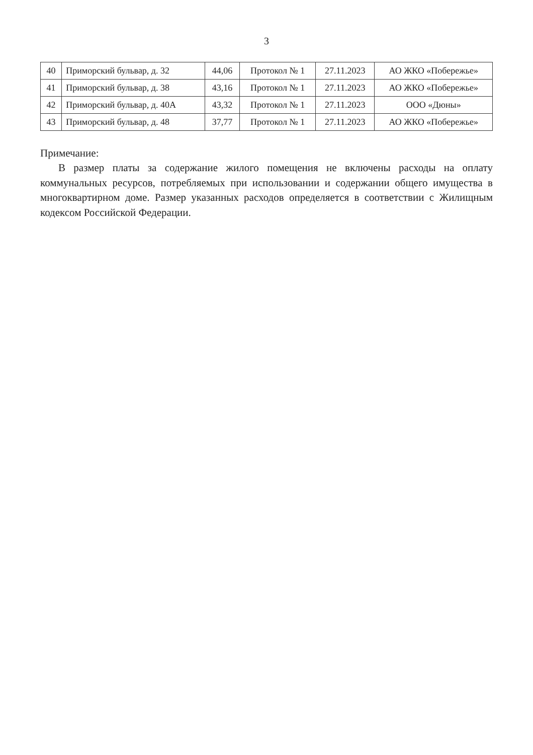3
| 40 | Приморский бульвар, д. 32 | 44,06 | Протокол № 1 | 27.11.2023 | АО ЖКО «Побережье» |
| 41 | Приморский бульвар, д. 38 | 43,16 | Протокол № 1 | 27.11.2023 | АО ЖКО «Побережье» |
| 42 | Приморский бульвар, д. 40А | 43,32 | Протокол № 1 | 27.11.2023 | ООО «Дюны» |
| 43 | Приморский бульвар, д. 48 | 37,77 | Протокол № 1 | 27.11.2023 | АО ЖКО «Побережье» |
Примечание:
В размер платы за содержание жилого помещения не включены расходы на оплату коммунальных ресурсов, потребляемых при использовании и содержании общего имущества в многоквартирном доме. Размер указанных расходов определяется в соответствии с Жилищным кодексом Российской Федерации.